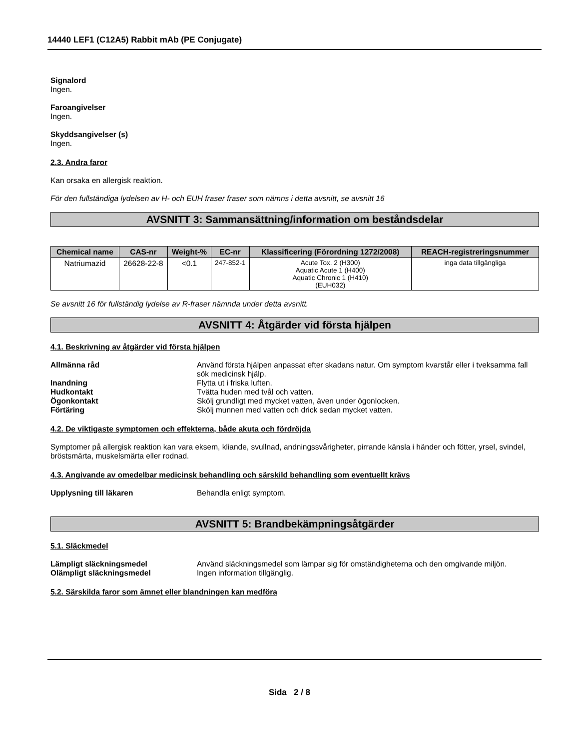14440 LEF1 (C12A5) Rabbit mAb (PE Conjugate)
Signalord
Ingen.
Faroangivelser
Ingen.
Skyddsangivelser (s)
Ingen.
2.3. Andra faror
Kan orsaka en allergisk reaktion.
För den fullständiga lydelsen av H- och EUH fraser fraser som nämns i detta avsnitt, se avsnitt 16
AVSNITT 3: Sammansättning/information om beståndsdelar
| Chemical name | CAS-nr | Weight-% | EC-nr | Klassificering (Förordning 1272/2008) | REACH-registreringsnummer |
| --- | --- | --- | --- | --- | --- |
| Natriumazid | 26628-22-8 | <0.1 | 247-852-1 | Acute Tox. 2 (H300) Aquatic Acute 1 (H400) Aquatic Chronic 1 (H410) (EUH032) | inga data tillgängliga |
Se avsnitt 16 för fullständig lydelse av R-fraser nämnda under detta avsnitt.
AVSNITT 4: Åtgärder vid första hjälpen
4.1. Beskrivning av åtgärder vid första hjälpen
Allmänna råd Använd första hjälpen anpassat efter skadans natur. Om symptom kvarstår eller i tveksamma fall sök medicinsk hjälp.
Inandning Flytta ut i friska luften.
Hudkontakt Tvätta huden med tvål och vatten.
Ögonkontakt Skölj grundligt med mycket vatten, även under ögonlocken.
Förtäring Skölj munnen med vatten och drick sedan mycket vatten.
4.2. De viktigaste symptomen och effekterna, både akuta och fördröjda
Symptomer på allergisk reaktion kan vara eksem, kliande, svullnad, andningssvårigheter, pirrande känsla i händer och fötter, yrsel, svindel, bröstsmärta, muskelsmärta eller rodnad.
4.3. Angivande av omedelbar medicinsk behandling och särskild behandling som eventuellt krävs
Upplysning till läkaren Behandla enligt symptom.
AVSNITT 5: Brandbekämpningsåtgärder
5.1. Släckmedel
Lämpligt släckningsmedel Använd släckningsmedel som lämpar sig för omständigheterna och den omgivande miljön.
Olämpligt släckningsmedel Ingen information tillgänglig.
5.2. Särskilda faror som ämnet eller blandningen kan medföra
Sida 2 / 8